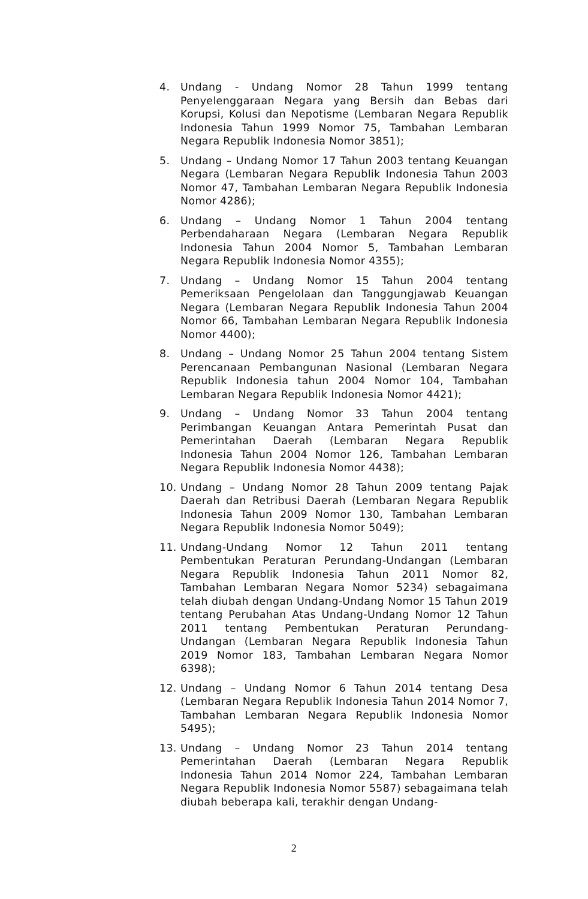4. Undang - Undang Nomor 28 Tahun 1999 tentang Penyelenggaraan Negara yang Bersih dan Bebas dari Korupsi, Kolusi dan Nepotisme (Lembaran Negara Republik Indonesia Tahun 1999 Nomor 75, Tambahan Lembaran Negara Republik Indonesia Nomor 3851);
5. Undang – Undang Nomor 17 Tahun 2003 tentang Keuangan Negara (Lembaran Negara Republik Indonesia Tahun 2003 Nomor 47, Tambahan Lembaran Negara Republik Indonesia Nomor 4286);
6. Undang – Undang Nomor 1 Tahun 2004 tentang Perbendaharaan Negara (Lembaran Negara Republik Indonesia Tahun 2004 Nomor 5, Tambahan Lembaran Negara Republik Indonesia Nomor 4355);
7. Undang – Undang Nomor 15 Tahun 2004 tentang Pemeriksaan Pengelolaan dan Tanggungjawab Keuangan Negara (Lembaran Negara Republik Indonesia Tahun 2004 Nomor 66, Tambahan Lembaran Negara Republik Indonesia Nomor 4400);
8. Undang – Undang Nomor 25 Tahun 2004 tentang Sistem Perencanaan Pembangunan Nasional (Lembaran Negara Republik Indonesia tahun 2004 Nomor 104, Tambahan Lembaran Negara Republik Indonesia Nomor 4421);
9. Undang – Undang Nomor 33 Tahun 2004 tentang Perimbangan Keuangan Antara Pemerintah Pusat dan Pemerintahan Daerah (Lembaran Negara Republik Indonesia Tahun 2004 Nomor 126, Tambahan Lembaran Negara Republik Indonesia Nomor 4438);
10. Undang – Undang Nomor 28 Tahun 2009 tentang Pajak Daerah dan Retribusi Daerah (Lembaran Negara Republik Indonesia Tahun 2009 Nomor 130, Tambahan Lembaran Negara Republik Indonesia Nomor 5049);
11. Undang-Undang Nomor 12 Tahun 2011 tentang Pembentukan Peraturan Perundang-Undangan (Lembaran Negara Republik Indonesia Tahun 2011 Nomor 82, Tambahan Lembaran Negara Nomor 5234) sebagaimana telah diubah dengan Undang-Undang Nomor 15 Tahun 2019 tentang Perubahan Atas Undang-Undang Nomor 12 Tahun 2011 tentang Pembentukan Peraturan Perundang-Undangan (Lembaran Negara Republik Indonesia Tahun 2019 Nomor 183, Tambahan Lembaran Negara Nomor 6398);
12. Undang – Undang Nomor 6 Tahun 2014 tentang Desa (Lembaran Negara Republik Indonesia Tahun 2014 Nomor 7, Tambahan Lembaran Negara Republik Indonesia Nomor 5495);
13. Undang – Undang Nomor 23 Tahun 2014 tentang Pemerintahan Daerah (Lembaran Negara Republik Indonesia Tahun 2014 Nomor 224, Tambahan Lembaran Negara Republik Indonesia Nomor 5587) sebagaimana telah diubah beberapa kali, terakhir dengan Undang-
2